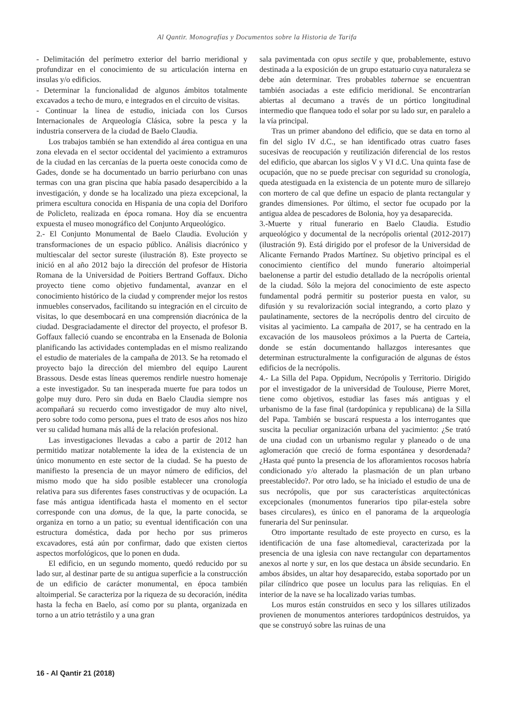Al Qantir. Monografías y Documentos sobre la Historia de Tarifa
- Delimitación del perímetro exterior del barrio meridional y profundizar en el conocimiento de su articulación interna en insulas y/o edificios.
- Determinar la funcionalidad de algunos ámbitos totalmente excavados a techo de muro, e integrados en el circuito de visitas.
- Continuar la línea de estudio, iniciada con los Cursos Internacionales de Arqueología Clásica, sobre la pesca y la industria conservera de la ciudad de Baelo Claudia.
Los trabajos también se han extendido al área contigua en una zona elevada en el sector occidental del yacimiento a extramuros de la ciudad en las cercanías de la puerta oeste conocida como de Gades, donde se ha documentado un barrio periurbano con unas termas con una gran piscina que había pasado desapercibido a la investigación, y donde se ha localizado una pieza excepcional, la primera escultura conocida en Hispania de una copia del Doriforo de Policleto, realizada en época romana. Hoy día se encuentra expuesta el museo monográfico del Conjunto Arqueológico.
2.- El Conjunto Monumental de Baelo Claudia. Evolución y transformaciones de un espacio público. Análisis diacrónico y multiescalar del sector sureste (ilustración 8). Este proyecto se inició en al año 2012 bajo la dirección del profesor de Historia Romana de la Universidad de Poitiers Bertrand Goffaux. Dicho proyecto tiene como objetivo fundamental, avanzar en el conocimiento histórico de la ciudad y comprender mejor los restos inmuebles conservados, facilitando su integración en el circuito de visitas, lo que desembocará en una comprensión diacrónica de la ciudad. Desgraciadamente el director del proyecto, el profesor B. Goffaux falleció cuando se encontraba en la Ensenada de Bolonia planificando las actividades contempladas en el mismo realizando el estudio de materiales de la campaña de 2013. Se ha retomado el proyecto bajo la dirección del miembro del equipo Laurent Brassous. Desde estas líneas queremos rendirle nuestro homenaje a este investigador. Su tan inesperada muerte fue para todos un golpe muy duro. Pero sin duda en Baelo Claudia siempre nos acompañará su recuerdo como investigador de muy alto nivel, pero sobre todo como persona, pues el trato de esos años nos hizo ver su calidad humana más allá de la relación profesional.
Las investigaciones llevadas a cabo a partir de 2012 han permitido matizar notablemente la idea de la existencia de un único monumento en este sector de la ciudad. Se ha puesto de manifiesto la presencia de un mayor número de edificios, del mismo modo que ha sido posible establecer una cronología relativa para sus diferentes fases constructivas y de ocupación. La fase más antigua identificada hasta el momento en el sector corresponde con una domus, de la que, la parte conocida, se organiza en torno a un patio; su eventual identificación con una estructura doméstica, dada por hecho por sus primeros excavadores, está aún por confirmar, dado que existen ciertos aspectos morfológicos, que lo ponen en duda.
El edificio, en un segundo momento, quedó reducido por su lado sur, al destinar parte de su antigua superficie a la construcción de un edificio de carácter monumental, en época también altoimperial. Se caracteriza por la riqueza de su decoración, inédita hasta la fecha en Baelo, así como por su planta, organizada en torno a un atrio tetrástilo y a una gran
sala pavimentada con opus sectile y que, probablemente, estuvo destinada a la exposición de un grupo estatuario cuya naturaleza se debe aún determinar. Tres probables tabernae se encuentran también asociadas a este edificio meridional. Se encontrarían abiertas al decumano a través de un pórtico longitudinal intermedio que flanquea todo el solar por su lado sur, en paralelo a la vía principal.
Tras un primer abandono del edificio, que se data en torno al fin del siglo IV d.C., se han identificado otras cuatro fases sucesivas de reocupación y reutilización diferencial de los restos del edificio, que abarcan los siglos V y VI d.C. Una quinta fase de ocupación, que no se puede precisar con seguridad su cronología, queda atestiguada en la existencia de un potente muro de sillarejo con mortero de cal que define un espacio de planta rectangular y grandes dimensiones. Por último, el sector fue ocupado por la antigua aldea de pescadores de Bolonia, hoy ya desaparecida.
3.-Muerte y ritual funerario en Baelo Claudia. Estudio arqueológico y documental de la necrópolis oriental (2012-2017) (ilustración 9). Está dirigido por el profesor de la Universidad de Alicante Fernando Prados Martínez. Su objetivo principal es el conocimiento científico del mundo funerario altoimperial baelonense a partir del estudio detallado de la necrópolis oriental de la ciudad. Sólo la mejora del conocimiento de este aspecto fundamental podrá permitir su posterior puesta en valor, su difusión y su revalorización social integrando, a corto plazo y paulatinamente, sectores de la necrópolis dentro del circuito de visitas al yacimiento. La campaña de 2017, se ha centrado en la excavación de los mausoleos próximos a la Puerta de Carteia, donde se están documentando hallazgos interesantes que determinan estructuralmente la configuración de algunas de éstos edificios de la necrópolis.
4.- La Silla del Papa. Oppidum, Necrópolis y Territorio. Dirigido por el investigador de la universidad de Toulouse, Pierre Moret, tiene como objetivos, estudiar las fases más antiguas y el urbanismo de la fase final (tardopúnica y republicana) de la Silla del Papa. También se buscará respuesta a los interrogantes que suscita la peculiar organización urbana del yacimiento: ¿Se trató de una ciudad con un urbanismo regular y planeado o de una aglomeración que creció de forma espontánea y desordenada? ¿Hasta qué punto la presencia de los afloramientos rocosos habría condicionado y/o alterado la plasmación de un plan urbano preestablecido?. Por otro lado, se ha iniciado el estudio de una de sus necrópolis, que por sus características arquitectónicas excepcionales (monumentos funerarios tipo pilar-estela sobre bases circulares), es único en el panorama de la arqueología funeraria del Sur peninsular.
Otro importante resultado de este proyecto en curso, es la identificación de una fase altomedieval, caracterizada por la presencia de una iglesia con nave rectangular con departamentos anexos al norte y sur, en los que destaca un ábside secundario. En ambos ábsides, un altar hoy desaparecido, estaba soportado por un pilar cilíndrico que posee un loculus para las reliquias. En el interior de la nave se ha localizado varias tumbas.
Los muros están construidos en seco y los sillares utilizados provienen de monumentos anteriores tardopúnicos destruidos, ya que se construyó sobre las ruinas de una
16 - Al Qantir 21 (2018)